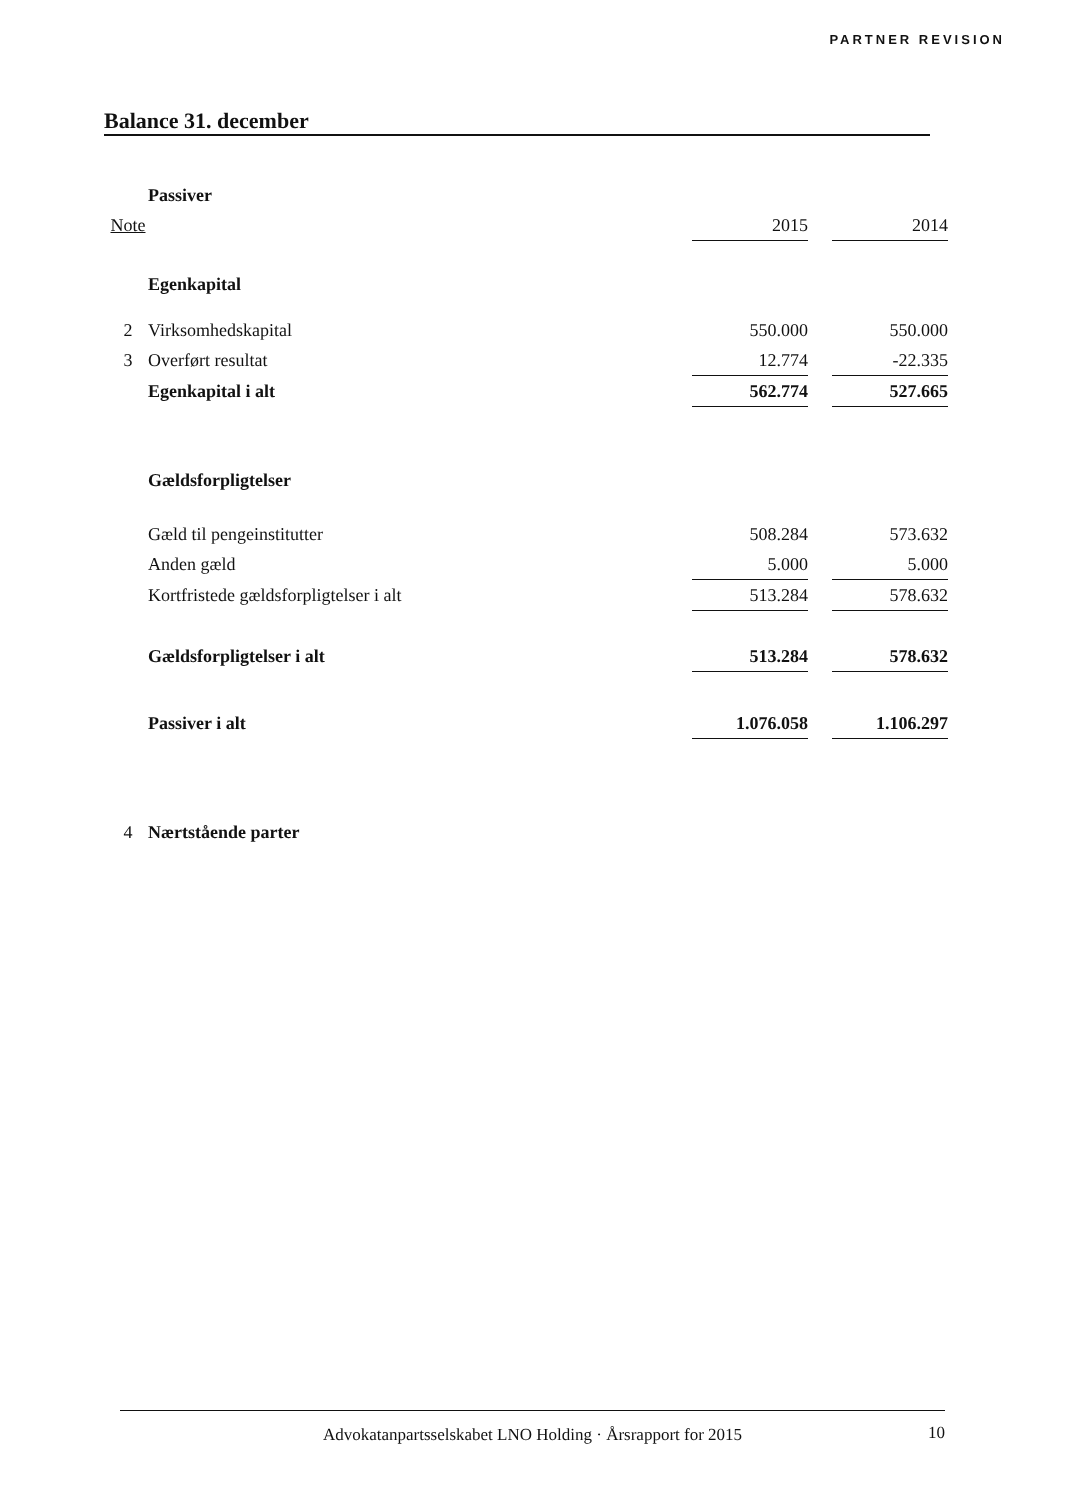PARTNER REVISION
Balance 31. december
| | Passiver | | | | |
| Note | | 2015 | | 2014 | |
| | Egenkapital | | | | |
| 2 | Virksomhedskapital | 550.000 | | 550.000 | |
| 3 | Overført resultat | 12.774 | | -22.335 | |
| | Egenkapital i alt | 562.774 | | 527.665 | |
| | Gældsforpligtelser | | | | |
| | Gæld til pengeinstitutter | 508.284 | | 573.632 | |
| | Anden gæld | 5.000 | | 5.000 | |
| | Kortfristede gældsforpligtelser i alt | 513.284 | | 578.632 | |
| | Gældsforpligtelser i alt | 513.284 | | 578.632 | |
| | Passiver i alt | 1.076.058 | | 1.106.297 | |
| 4 | Nærtstående parter | | | | |
Advokatanpartsselskabet LNO Holding · Årsrapport for 2015 10